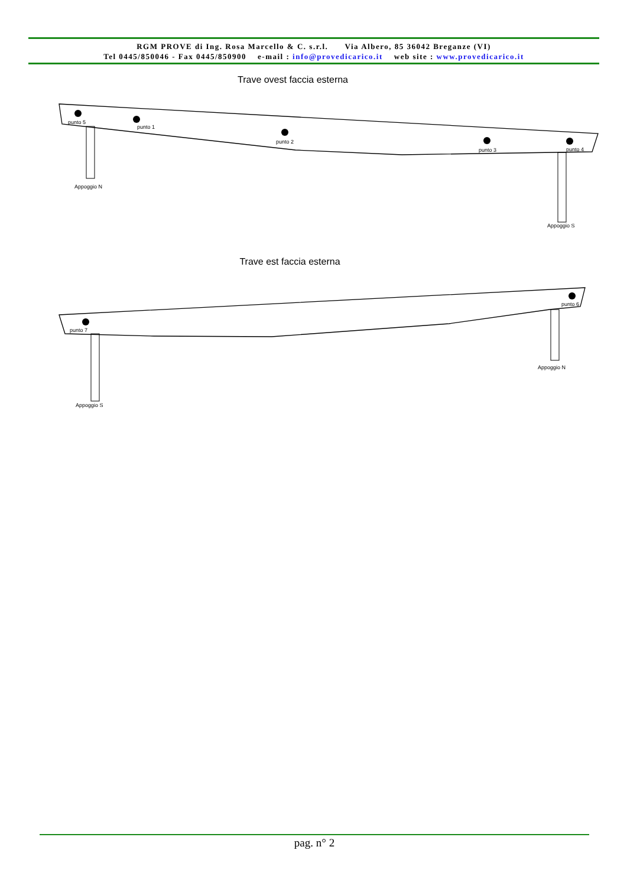RGM PROVE di Ing. Rosa Marcello & C. s.r.l. Via Albero, 85 36042 Breganze (VI)
Tel 0445/850046 - Fax 0445/850900 e-mail : info@provedicarico.it web site : www.provedicarico.it
Trave ovest faccia esterna
punto 5
punto 1
punto 2
punto 3
punto 4
Appoggio N
Appoggio S
Trave est faccia esterna
punto 7
punto 6
Appoggio S
Appoggio N
pag. n° 2